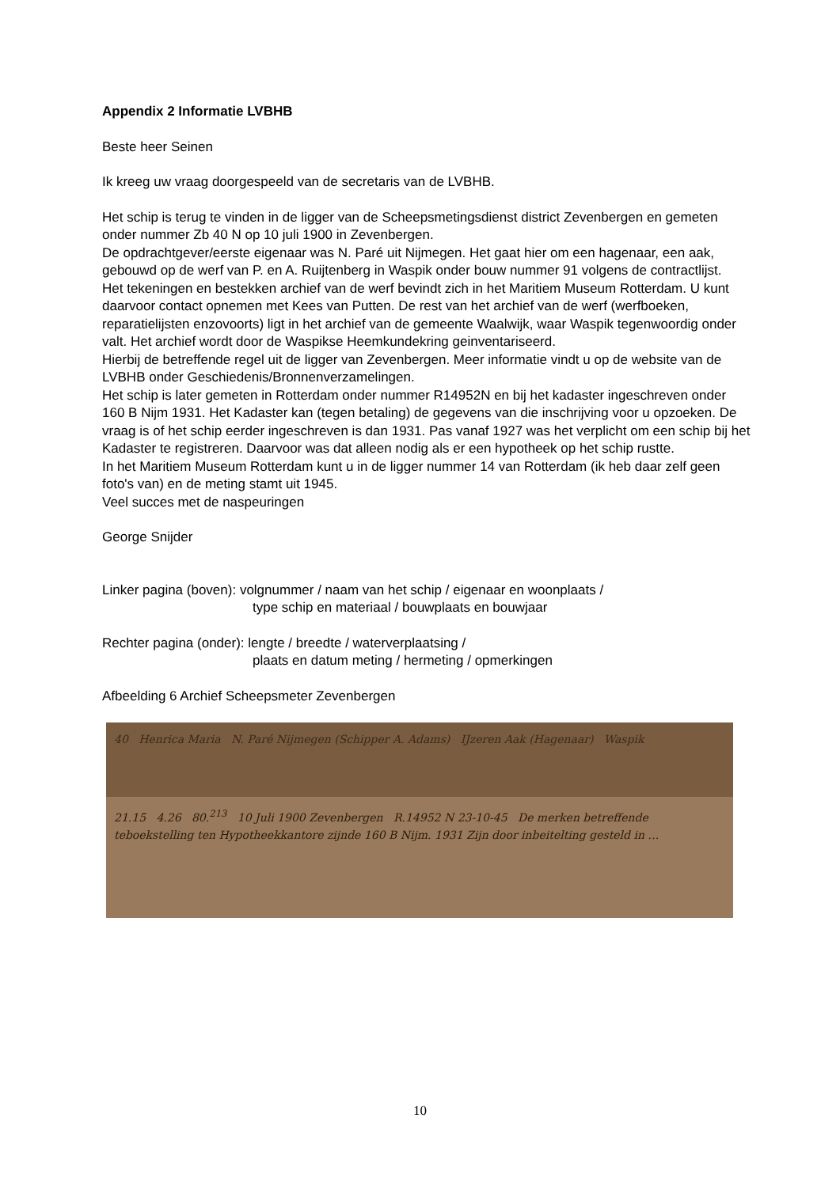Appendix 2 Informatie LVBHB
Beste heer Seinen
Ik kreeg uw vraag doorgespeeld van de secretaris van de LVBHB.
Het schip is terug te vinden in de ligger van de Scheepsmetingsdienst district Zevenbergen en gemeten onder nummer Zb 40 N op 10 juli 1900 in Zevenbergen.
De opdrachtgever/eerste eigenaar was N. Paré uit Nijmegen. Het gaat hier om een hagenaar, een aak, gebouwd op de werf van P. en A. Ruijtenberg in Waspik onder bouw nummer 91 volgens de contractlijst.
Het tekeningen en bestekken archief van de werf bevindt zich in het Maritiem Museum Rotterdam. U kunt daarvoor contact opnemen met Kees van Putten. De rest van het archief van de werf (werfboeken, reparatielijsten enzovoorts) ligt in het archief van de gemeente Waalwijk, waar Waspik tegenwoordig onder valt. Het archief wordt door de Waspikse Heemkundekring geinventariseerd.
Hierbij de betreffende regel uit de ligger van Zevenbergen. Meer informatie vindt u op de website van de LVBHB onder Geschiedenis/Bronnenverzamelingen.
Het schip is later gemeten in Rotterdam onder nummer R14952N en bij het kadaster ingeschreven onder 160 B Nijm 1931. Het Kadaster kan (tegen betaling) de gegevens van die inschrijving voor u opzoeken. De vraag is of het schip eerder ingeschreven is dan 1931. Pas vanaf 1927 was het verplicht om een schip bij het Kadaster te registreren. Daarvoor was dat alleen nodig als er een hypotheek op het schip rustte.
In het Maritiem Museum Rotterdam kunt u in de ligger nummer 14 van Rotterdam (ik heb daar zelf geen foto's van) en de meting stamt uit 1945.
Veel succes met de naspeuringen
George Snijder
Linker pagina (boven): volgnummer / naam van het schip / eigenaar en woonplaats /
type schip en materiaal / bouwplaats en bouwjaar
Rechter pagina (onder): lengte / breedte / waterverplaatsing /
plaats en datum meting / hermeting / opmerkingen
Afbeelding 6 Archief Scheepsmeter Zevenbergen
40 Henrica Maria N. Paré Nijmegen (Schipper A. Adams) IJzeren Aak (Hagenaar) Waspik
21.15 4.26 80.<sup>213</sup> 10 Juli 1900 Zevenbergen R.14952 N 23-10-45 De merken betreffende teboekstelling ten Hypotheekkantore zijnde 160 B Nijm. 1931 Zijn door inbeitelting gesteld in …
10